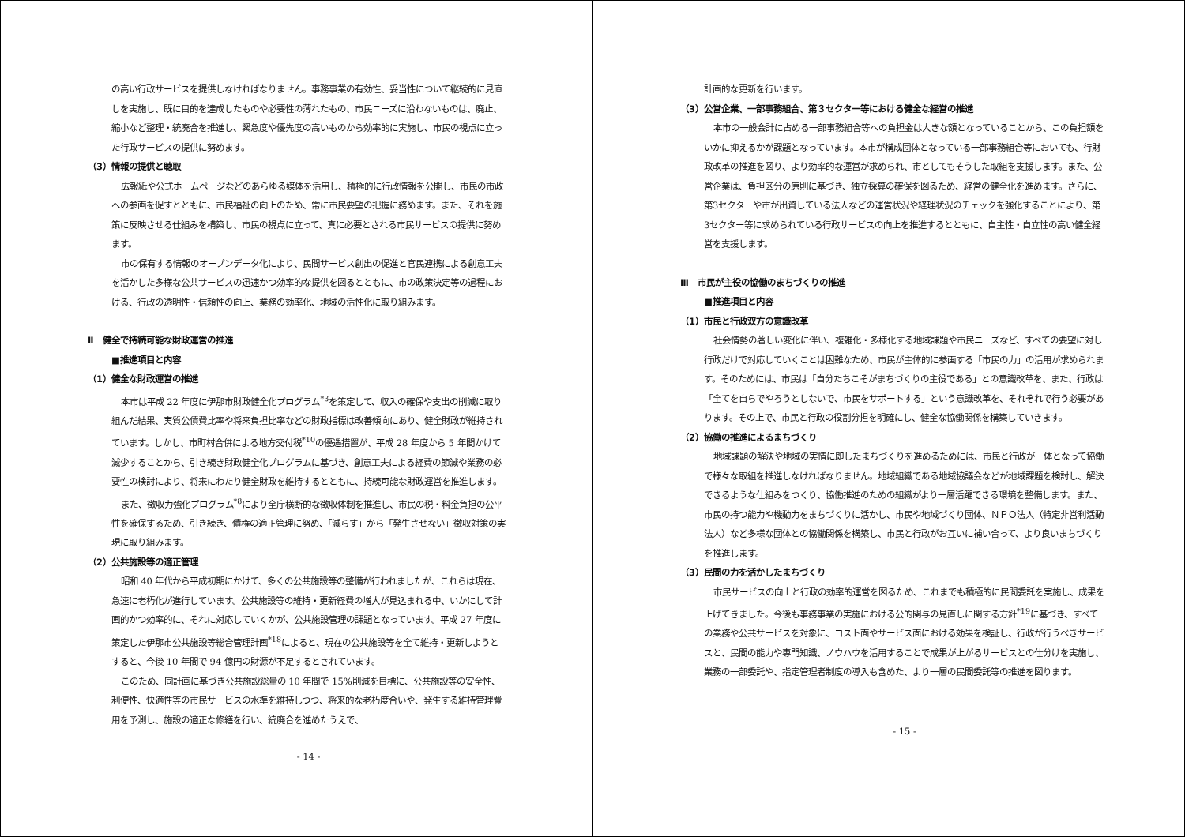の高い行政サービスを提供しなければなりません。事務事業の有効性、妥当性について継続的に見直しを実施し、既に目的を達成したものや必要性の薄れたもの、市民ニーズに沿わないものは、廃止、縮小など整理・統廃合を推進し、緊急度や優先度の高いものから効率的に実施し、市民の視点に立った行政サービスの提供に努めます。
（3）情報の提供と聴取
広報紙や公式ホームページなどのあらゆる媒体を活用し、積極的に行政情報を公開し、市民の市政への参画を促すとともに、市民福祉の向上のため、常に市民要望の把握に務めます。また、それを施策に反映させる仕組みを構築し、市民の視点に立って、真に必要とされる市民サービスの提供に努めます。
市の保有する情報のオープンデータ化により、民間サービス創出の促進と官民連携による創意工夫を活かした多様な公共サービスの迅速かつ効率的な提供を図るとともに、市の政策決定等の過程における、行政の透明性・信頼性の向上、業務の効率化、地域の活性化に取り組みます。
Ⅱ　健全で持続可能な財政運営の推進
■推進項目と内容
（1）健全な財政運営の推進
本市は平成 22 年度に伊那市財政健全化プログラム<sup>*3</sup>を策定して、収入の確保や支出の削減に取り組んだ結果、実質公債費比率や将来負担比率などの財政指標は改善傾向にあり、健全財政が維持されています。しかし、市町村合併による地方交付税<sup>*10</sup>の優遇措置が、平成 28 年度から 5 年間かけて減少することから、引き続き財政健全化プログラムに基づき、創意工夫による経費の節減や業務の必要性の検討により、将来にわたり健全財政を維持するとともに、持続可能な財政運営を推進します。
また、徴収力強化プログラム<sup>*8</sup>により全庁横断的な徴収体制を推進し、市民の税・料金負担の公平性を確保するため、引き続き、債権の適正管理に努め、「減らす」から「発生させない」徴収対策の実現に取り組みます。
（2）公共施設等の適正管理
昭和 40 年代から平成初期にかけて、多くの公共施設等の整備が行われましたが、これらは現在、急速に老朽化が進行しています。公共施設等の維持・更新経費の増大が見込まれる中、いかにして計画的かつ効率的に、それに対応していくかが、公共施設管理の課題となっています。平成 27 年度に策定した伊那市公共施設等総合管理計画<sup>*18</sup>によると、現在の公共施設等を全て維持・更新しようとすると、今後 10 年間で 94 億円の財源が不足するとされています。
このため、同計画に基づき公共施設総量の 10 年間で 15%削減を目標に、公共施設等の安全性、利便性、快適性等の市民サービスの水準を維持しつつ、将来的な老朽度合いや、発生する維持管理費用を予測し、施設の適正な修繕を行い、統廃合を進めたうえで、
- 14 -
計画的な更新を行います。
（3）公営企業、一部事務組合、第３セクター等における健全な経営の推進
本市の一般会計に占める一部事務組合等への負担金は大きな額となっていることから、この負担額をいかに抑えるかが課題となっています。本市が構成団体となっている一部事務組合等においても、行財政改革の推進を図り、より効率的な運営が求められ、市としてもそうした取組を支援します。また、公営企業は、負担区分の原則に基づき、独立採算の確保を図るため、経営の健全化を進めます。さらに、第3セクターや市が出資している法人などの運営状況や経理状況のチェックを強化することにより、第3セクター等に求められている行政サービスの向上を推進するとともに、自主性・自立性の高い健全経営を支援します。
Ⅲ　市民が主役の協働のまちづくりの推進
■推進項目と内容
（1）市民と行政双方の意識改革
社会情勢の著しい変化に伴い、複雑化・多様化する地域課題や市民ニーズなど、すべての要望に対し行政だけで対応していくことは困難なため、市民が主体的に参画する「市民の力」の活用が求められます。そのためには、市民は「自分たちこそがまちづくりの主役である」との意識改革を、また、行政は「全てを自らでやろうとしないで、市民をサポートする」という意識改革を、それぞれで行う必要があります。その上で、市民と行政の役割分担を明確にし、健全な協働関係を構築していきます。
（2）協働の推進によるまちづくり
地域課題の解決や地域の実情に即したまちづくりを進めるためには、市民と行政が一体となって協働で様々な取組を推進しなければなりません。地域組織である地域協議会などが地域課題を検討し、解決できるような仕組みをつくり、協働推進のための組織がより一層活躍できる環境を整備します。また、市民の持つ能力や機動力をまちづくりに活かし、市民や地域づくり団体、ＮＰＯ法人（特定非営利活動法人）など多様な団体との協働関係を構築し、市民と行政がお互いに補い合って、より良いまちづくりを推進します。
（3）民間の力を活かしたまちづくり
市民サービスの向上と行政の効率的運営を図るため、これまでも積極的に民間委託を実施し、成果を上げてきました。今後も事務事業の実施における公的関与の見直しに関する方針<sup>*19</sup>に基づき、すべての業務や公共サービスを対象に、コスト面やサービス面における効果を検証し、行政が行うべきサービスと、民間の能力や専門知識、ノウハウを活用することで成果が上がるサービスとの仕分けを実施し、業務の一部委託や、指定管理者制度の導入も含めた、より一層の民間委託等の推進を図ります。
- 15 -